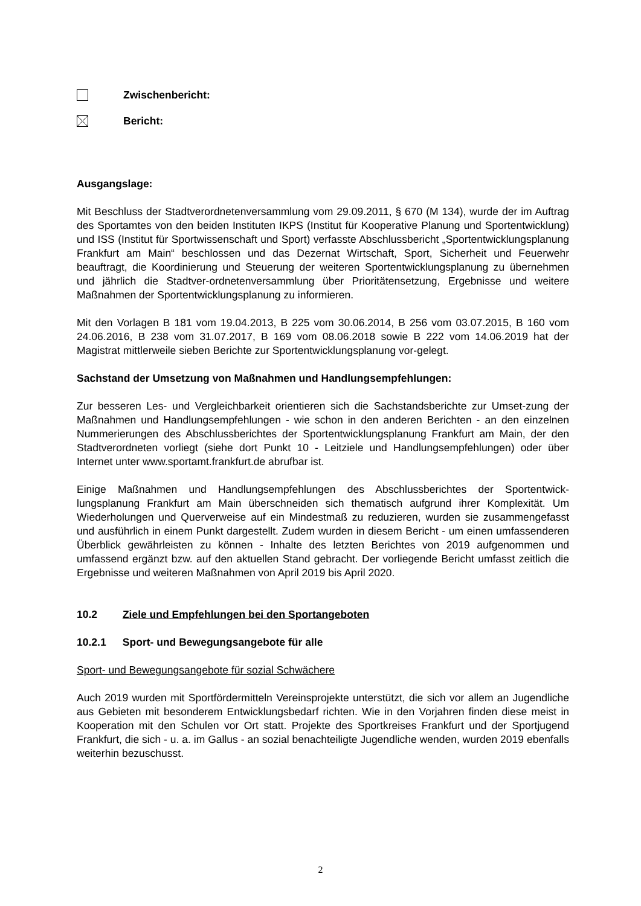Zwischenbericht:
Bericht:
Ausgangslage:
Mit Beschluss der Stadtverordnetenversammlung vom 29.09.2011, § 670 (M 134), wurde der im Auftrag des Sportamtes von den beiden Instituten IKPS (Institut für Kooperative Planung und Sportentwicklung) und ISS (Institut für Sportwissenschaft und Sport) verfasste Abschlussbericht „Sportentwicklungsplanung Frankfurt am Main“ beschlossen und das Dezernat Wirtschaft, Sport, Sicherheit und Feuerwehr beauftragt, die Koordinierung und Steuerung der weiteren Sportentwicklungsplanung zu übernehmen und jährlich die Stadtver-ordnetenversammlung über Prioritätensetzung, Ergebnisse und weitere Maßnahmen der Sportentwicklungsplanung zu informieren.
Mit den Vorlagen B 181 vom 19.04.2013, B 225 vom 30.06.2014, B 256 vom 03.07.2015, B 160 vom 24.06.2016, B 238 vom 31.07.2017, B 169 vom 08.06.2018 sowie B 222 vom 14.06.2019 hat der Magistrat mittlerweile sieben Berichte zur Sportentwicklungsplanung vor-gelegt.
Sachstand der Umsetzung von Maßnahmen und Handlungsempfehlungen:
Zur besseren Les- und Vergleichbarkeit orientieren sich die Sachstandsberichte zur Umset-zung der Maßnahmen und Handlungsempfehlungen - wie schon in den anderen Berichten - an den einzelnen Nummerierungen des Abschlussberichtes der Sportentwicklungsplanung Frankfurt am Main, der den Stadtverordneten vorliegt (siehe dort Punkt 10 - Leitziele und Handlungsempfehlungen) oder über Internet unter www.sportamt.frankfurt.de abrufbar ist.
Einige Maßnahmen und Handlungsempfehlungen des Abschlussberichtes der Sportentwick-lungsplanung Frankfurt am Main überschneiden sich thematisch aufgrund ihrer Komplexität. Um Wiederholungen und Querverweise auf ein Mindestmaß zu reduzieren, wurden sie zusammengefasst und ausführlich in einem Punkt dargestellt. Zudem wurden in diesem Bericht - um einen umfassenderen Überblick gewährleisten zu können - Inhalte des letzten Berichtes von 2019 aufgenommen und umfassend ergänzt bzw. auf den aktuellen Stand gebracht. Der vorliegende Bericht umfasst zeitlich die Ergebnisse und weiteren Maßnahmen von April 2019 bis April 2020.
10.2 Ziele und Empfehlungen bei den Sportangeboten
10.2.1 Sport- und Bewegungsangebote für alle
Sport- und Bewegungsangebote für sozial Schwächere
Auch 2019 wurden mit Sportfördermitteln Vereinsprojekte unterstützt, die sich vor allem an Jugendliche aus Gebieten mit besonderem Entwicklungsbedarf richten. Wie in den Vorjahren finden diese meist in Kooperation mit den Schulen vor Ort statt. Projekte des Sportkreises Frankfurt und der Sportjugend Frankfurt, die sich - u. a. im Gallus - an sozial benachteiligte Jugendliche wenden, wurden 2019 ebenfalls weiterhin bezuschusst.
2